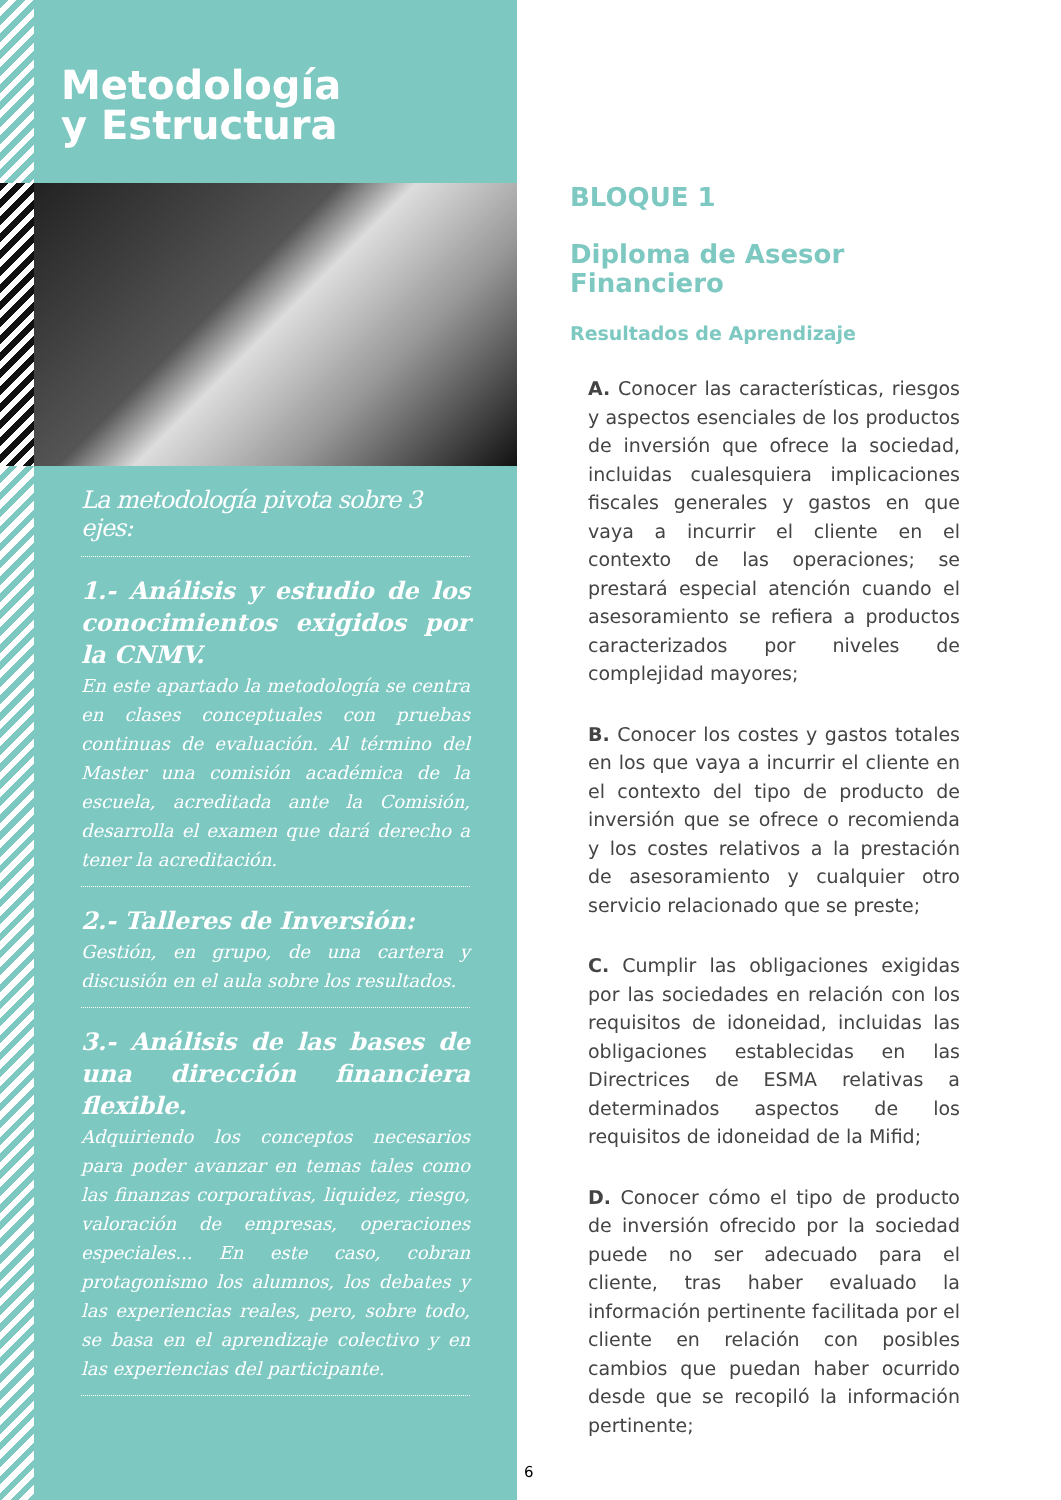Metodología
y Estructura
La metodología pivota sobre 3 ejes:
1.- Análisis y estudio de los conocimientos exigidos por la CNMV.
En este apartado la metodología se centra en clases conceptuales con pruebas continuas de evaluación. Al término del Master una comisión académica de la escuela, acreditada ante la Comisión, desarrolla el examen que dará derecho a tener la acreditación.
2.- Talleres de Inversión:
Gestión, en grupo, de una cartera y discusión en el aula sobre los resultados.
3.- Análisis de las bases de una dirección financiera flexible.
Adquiriendo los conceptos necesarios para poder avanzar en temas tales como las finanzas corporativas, liquidez, riesgo, valoración de empresas, operaciones especiales... En este caso, cobran protagonismo los alumnos, los debates y las experiencias reales, pero, sobre todo, se basa en el aprendizaje colectivo y en las experiencias del participante.
BLOQUE 1
Diploma de Asesor
Financiero
Resultados de Aprendizaje
A. Conocer las características, riesgos y aspectos esenciales de los productos de inversión que ofrece la sociedad, incluidas cualesquiera implicaciones fiscales generales y gastos en que vaya a incurrir el cliente en el contexto de las operaciones; se prestará especial atención cuando el asesoramiento se refiera a productos caracterizados por niveles de complejidad mayores;
B. Conocer los costes y gastos totales en los que vaya a incurrir el cliente en el contexto del tipo de producto de inversión que se ofrece o recomienda y los costes relativos a la prestación de asesoramiento y cualquier otro servicio relacionado que se preste;
C. Cumplir las obligaciones exigidas por las sociedades en relación con los requisitos de idoneidad, incluidas las obligaciones establecidas en las Directrices de ESMA relativas a determinados aspectos de los requisitos de idoneidad de la Mifid;
D. Conocer cómo el tipo de producto de inversión ofrecido por la sociedad puede no ser adecuado para el cliente, tras haber evaluado la información pertinente facilitada por el cliente en relación con posibles cambios que puedan haber ocurrido desde que se recopiló la información pertinente;
6